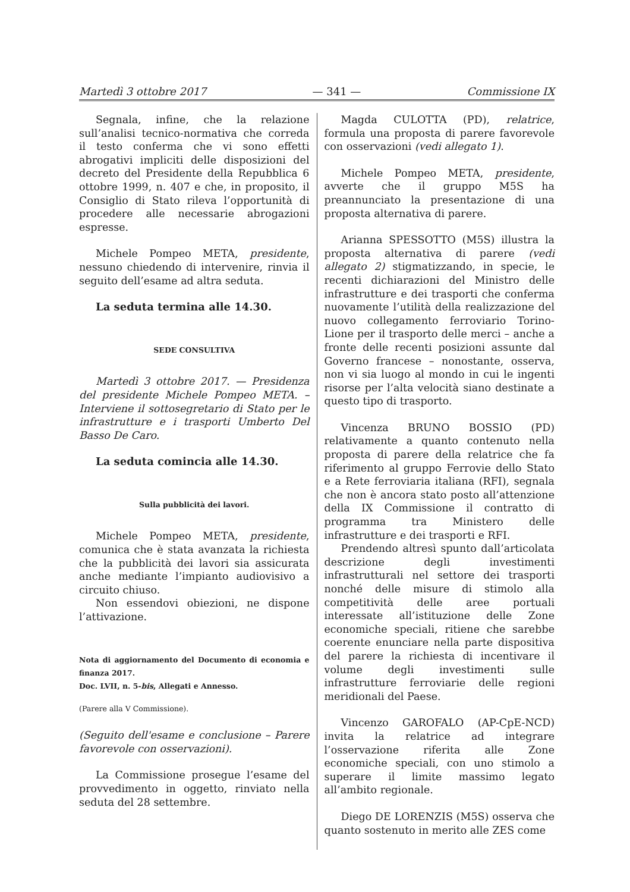Martedì 3 ottobre 2017 — 341 — Commissione IX
Segnala, infine, che la relazione sull’analisi tecnico-normativa che correda il testo conferma che vi sono effetti abrogativi impliciti delle disposizioni del decreto del Presidente della Repubblica 6 ottobre 1999, n. 407 e che, in proposito, il Consiglio di Stato rileva l’opportunità di procedere alle necessarie abrogazioni espresse.
Michele Pompeo META, presidente, nessuno chiedendo di intervenire, rinvia il seguito dell’esame ad altra seduta.
La seduta termina alle 14.30.
SEDE CONSULTIVA
Martedì 3 ottobre 2017. — Presidenza del presidente Michele Pompeo META. – Interviene il sottosegretario di Stato per le infrastrutture e i trasporti Umberto Del Basso De Caro.
La seduta comincia alle 14.30.
Sulla pubblicità dei lavori.
Michele Pompeo META, presidente, comunica che è stata avanzata la richiesta che la pubblicità dei lavori sia assicurata anche mediante l’impianto audiovisivo a circuito chiuso.
Non essendovi obiezioni, ne dispone l’attivazione.
Nota di aggiornamento del Documento di economia e finanza 2017.
Doc. LVII, n. 5-bis, Allegati e Annesso.
(Parere alla V Commissione).
(Seguito dell'esame e conclusione – Parere favorevole con osservazioni).
La Commissione prosegue l’esame del provvedimento in oggetto, rinviato nella seduta del 28 settembre.
Magda CULOTTA (PD), relatrice, formula una proposta di parere favorevole con osservazioni (vedi allegato 1).
Michele Pompeo META, presidente, avverte che il gruppo M5S ha preannunciato la presentazione di una proposta alternativa di parere.
Arianna SPESSOTTO (M5S) illustra la proposta alternativa di parere (vedi allegato 2) stigmatizzando, in specie, le recenti dichiarazioni del Ministro delle infrastrutture e dei trasporti che conferma nuovamente l’utilità della realizzazione del nuovo collegamento ferroviario Torino-Lione per il trasporto delle merci – anche a fronte delle recenti posizioni assunte dal Governo francese – nonostante, osserva, non vi sia luogo al mondo in cui le ingenti risorse per l’alta velocità siano destinate a questo tipo di trasporto.
Vincenza BRUNO BOSSIO (PD) relativamente a quanto contenuto nella proposta di parere della relatrice che fa riferimento al gruppo Ferrovie dello Stato e a Rete ferroviaria italiana (RFI), segnala che non è ancora stato posto all’attenzione della IX Commissione il contratto di programma tra Ministero delle infrastrutture e dei trasporti e RFI.
Prendendo altresì spunto dall’articolata descrizione degli investimenti infrastrutturali nel settore dei trasporti nonché delle misure di stimolo alla competitività delle aree portuali interessate all’istituzione delle Zone economiche speciali, ritiene che sarebbe coerente enunciare nella parte dispositiva del parere la richiesta di incentivare il volume degli investimenti sulle infrastrutture ferroviarie delle regioni meridionali del Paese.
Vincenzo GAROFALO (AP-CpE-NCD) invita la relatrice ad integrare l’osservazione riferita alle Zone economiche speciali, con uno stimolo a superare il limite massimo legato all’ambito regionale.
Diego DE LORENZIS (M5S) osserva che quanto sostenuto in merito alle ZES come